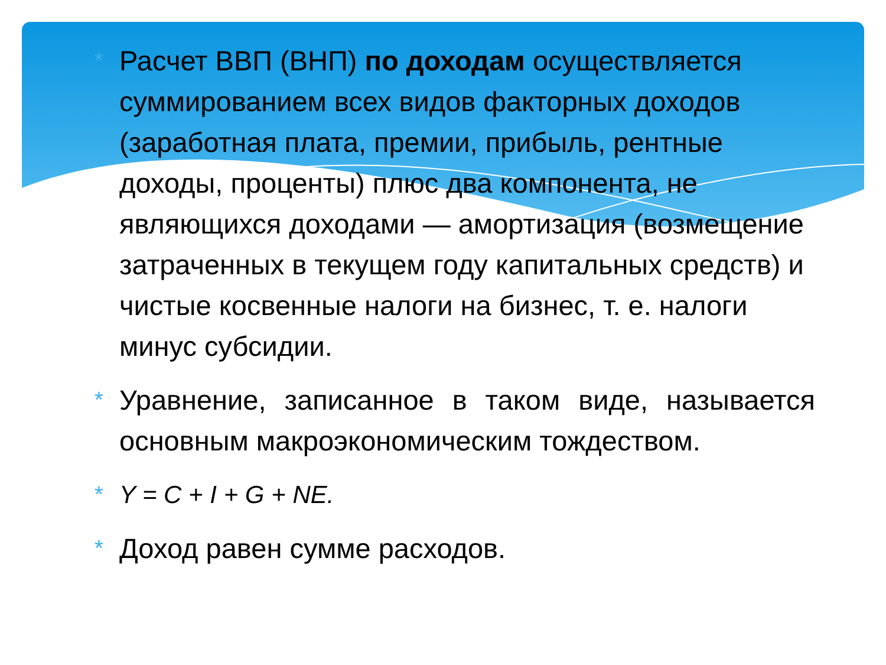*
Расчет ВВП (ВНП) по доходам осуществляется суммированием всех видов факторных доходов (заработная плата, премии, прибыль, рентные доходы, проценты) плюс два компонента, не являющихся доходами — амортизация (возмещение затраченных в текущем году капитальных средств) и чистые косвенные налоги на бизнес, т. е. налоги минус субсидии.
*
Уравнение, записанное в таком виде, называется основным макроэкономическим тождеством.
* Y = C + I + G + NE.
*
Доход равен сумме расходов.